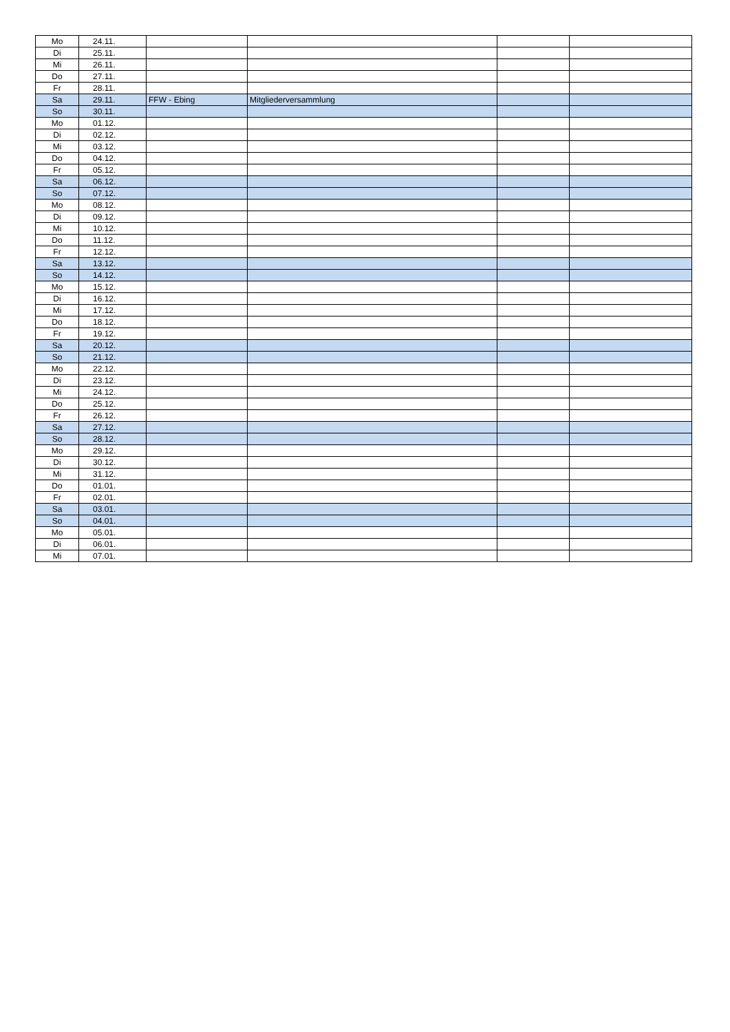| Mo | 24.11. | | | | |
| Di | 25.11. | | | | |
| Mi | 26.11. | | | | |
| Do | 27.11. | | | | |
| Fr | 28.11. | | | | |
| Sa | 29.11. | FFW - Ebing | Mitgliederversammlung | | |
| So | 30.11. | | | | |
| Mo | 01.12. | | | | |
| Di | 02.12. | | | | |
| Mi | 03.12. | | | | |
| Do | 04.12. | | | | |
| Fr | 05.12. | | | | |
| Sa | 06.12. | | | | |
| So | 07.12. | | | | |
| Mo | 08.12. | | | | |
| Di | 09.12. | | | | |
| Mi | 10.12. | | | | |
| Do | 11.12. | | | | |
| Fr | 12.12. | | | | |
| Sa | 13.12. | | | | |
| So | 14.12. | | | | |
| Mo | 15.12. | | | | |
| Di | 16.12. | | | | |
| Mi | 17.12. | | | | |
| Do | 18.12. | | | | |
| Fr | 19.12. | | | | |
| Sa | 20.12. | | | | |
| So | 21.12. | | | | |
| Mo | 22.12. | | | | |
| Di | 23.12. | | | | |
| Mi | 24.12. | | | | |
| Do | 25.12. | | | | |
| Fr | 26.12. | | | | |
| Sa | 27.12. | | | | |
| So | 28.12. | | | | |
| Mo | 29.12. | | | | |
| Di | 30.12. | | | | |
| Mi | 31.12. | | | | |
| Do | 01.01. | | | | |
| Fr | 02.01. | | | | |
| Sa | 03.01. | | | | |
| So | 04.01. | | | | |
| Mo | 05.01. | | | | |
| Di | 06.01. | | | | |
| Mi | 07.01. | | | | |